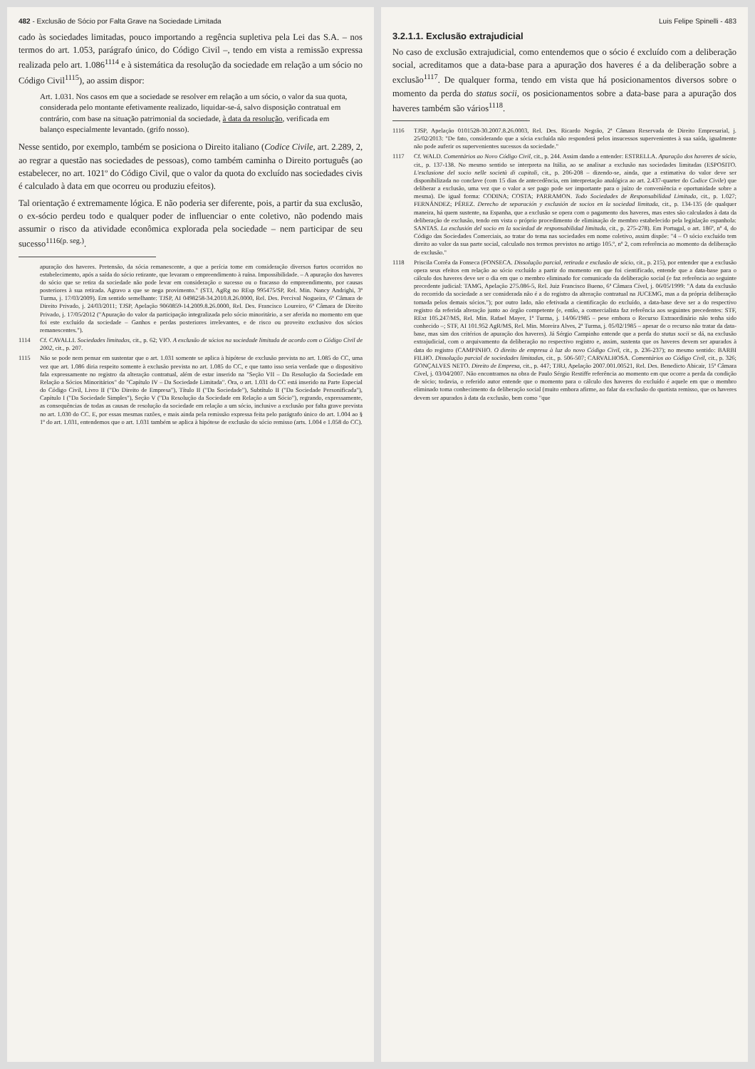482 - Exclusão de Sócio por Falta Grave na Sociedade Limitada
cado às sociedades limitadas, pouco importando a regência supletiva pela Lei das S.A. – nos termos do art. 1.053, parágrafo único, do Código Civil –, tendo em vista a remissão expressa realizada pelo art. 1.086<sup>1114</sup> e à sistemática da resolução da sociedade em relação a um sócio no Código Civil<sup>1115</sup>), ao assim dispor:
Art. 1.031. Nos casos em que a sociedade se resolver em relação a um sócio, o valor da sua quota, considerada pelo montante efetivamente realizado, liquidar-se-á, salvo disposição contratual em contrário, com base na situação patrimonial da sociedade, à data da resolução, verificada em balanço especialmente levantado. (grifo nosso).
Nesse sentido, por exemplo, também se posiciona o Direito italiano (Codice Civile, art. 2.289, 2, ao regrar a questão nas sociedades de pessoas), como também caminha o Direito português (ao estabelecer, no art. 1021º do Código Civil, que o valor da quota do excluído nas sociedades civis é calculado à data em que ocorreu ou produziu efeitos).
Tal orientação é extremamente lógica. E não poderia ser diferente, pois, a partir da sua exclusão, o ex-sócio perdeu todo e qualquer poder de influenciar o ente coletivo, não podendo mais assumir o risco da atividade econômica explorada pela sociedade – nem participar de seu sucesso<sup>1116(p. seg.)</sup>.
apuração dos haveres. Pretensão, da sócia remanescente, a que a perícia tome em consideração diversos furtos ocorridos no estabelecimento, após a saída do sócio retirante, que levaram o empreendimento à ruína. Impossibilidade. – A apuração dos haveres do sócio que se retira da sociedade não pode levar em consideração o sucesso ou o fracasso do empreendimento, por causas posteriores à sua retirada. Agravo a que se nega provimento." (STJ, AgRg no REsp 995475/SP, Rel. Min. Nancy Andrighi, 3ª Turma, j. 17/03/2009). Em sentido semelhante: TJSP, AI 0498258-34.2010.8.26.0000, Rel. Des. Percival Nogueira, 6ª Câmara de Direito Privado, j. 24/03/2011; TJSP, Apelação 9060859-14.2009.8.26.0000, Rel. Des. Francisco Loureiro, 6ª Câmara de Direito Privado, j. 17/05/2012 ("Apuração do valor da participação integralizada pelo sócio minoritário, a ser aferida no momento em que foi este excluído da sociedade – Ganhos e perdas posteriores irrelevantes, e de risco ou proveito exclusivo dos sócios remanescentes.").
1114 Cf. CAVALLI. Sociedades limitadas, cit., p. 62; VIO. A exclusão de sócios na sociedade limitada de acordo com o Código Civil de 2002, cit., p. 207.
1115 Não se pode nem pensar em sustentar que o art. 1.031 somente se aplica à hipótese de exclusão prevista no art. 1.085 do CC, uma vez que art. 1.086 diria respeito somente à exclusão prevista no art. 1.085 do CC, e que tanto isso seria verdade que o dispositivo fala expressamente no registro da alteração contratual, além de estar inserido na "Seção VII – Da Resolução da Sociedade em Relação a Sócios Minoritários" do "Capítulo IV – Da Sociedade Limitada". Ora, o art. 1.031 do CC está inserido na Parte Especial do Código Civil, Livro II ("Do Direito de Empresa"), Título II ("Da Sociedade"), Subtítulo II ("Da Sociedade Personificada"), Capítulo I ("Da Sociedade Simples"), Seção V ("Da Resolução da Sociedade em Relação a um Sócio"), regrando, expressamente, as consequências de todas as causas de resolução da sociedade em relação a um sócio, inclusive a exclusão por falta grave prevista no art. 1.030 do CC. E, por essas mesmas razões, e mais ainda pela remissão expressa feita pelo parágrafo único do art. 1.004 ao § 1º do art. 1.031, entendemos que o art. 1.031 também se aplica à hipótese de exclusão do sócio remisso (arts. 1.004 e 1.058 do CC).
Luis Felipe Spinelli - 483
3.2.1.1. Exclusão extrajudicial
No caso de exclusão extrajudicial, como entendemos que o sócio é excluído com a deliberação social, acreditamos que a data-base para a apuração dos haveres é a da deliberação sobre a exclusão<sup>1117</sup>. De qualquer forma, tendo em vista que há posicionamentos diversos sobre o momento da perda do status socii, os posicionamentos sobre a data-base para a apuração dos haveres também são vários<sup>1118</sup>.
1116 TJSP, Apelação 0101528-30.2007.8.26.0003, Rel. Des. Ricardo Negrão, 2ª Câmara Reservada de Direito Empresarial, j. 25/02/2013: "De fato, considerando que a sócia excluída não responderá pelos insucessos supervenientes à sua saída, igualmente não pode auferir os supervenientes sucessos da sociedade."
1117 Cf. WALD. Comentários ao Novo Código Civil, cit., p. 244. Assim dando a entender: ESTRELLA. Apuração dos haveres de sócio, cit., p. 137-138. No mesmo sentido se interpreta na Itália, ao se analisar a exclusão nas sociedades limitadas (ESPOSITO. L'esclusione del socio nelle società di capitali, cit., p. 206-208 – dizendo-se, ainda, que a estimativa do valor deve ser disponibilizada no conclave (com 15 dias de antecedência, em interpretação analógica ao art. 2.437-quarter do Codice Civile) que deliberar a exclusão, uma vez que o valor a ser pago pode ser importante para o juízo de conveniência e oportunidade sobre a mesma). De igual forma: CODINA; COSTA; PARRAMON. Todo Sociedades de Responsabilidad Limitada, cit., p. 1.027; FERNÁNDEZ; PÉREZ. Derecho de separación y exclusión de socios en la sociedad limitada, cit., p. 134-135 (de qualquer maneira, há quem sustente, na Espanha, que a exclusão se opera com o pagamento dos haveres, mas estes são calculados à data da deliberação de exclusão, tendo em vista o próprio procedimento de eliminação de membro estabelecido pela legislação espanhola: SANTAS. La exclusión del socio en la sociedad de responsabilidad limitada, cit., p. 275-278). Em Portugal, o art. 186º, nº 4, do Código das Sociedades Comerciais, ao tratar do tema nas sociedades em nome coletivo, assim dispõe: "4 – O sócio excluído tem direito ao valor da sua parte social, calculado nos termos previstos no artigo 105.º, nº 2, com referência ao momento da deliberação de exclusão."
1118 Priscila Corrêa da Fonseca (FONSECA. Dissolução parcial, retirada e exclusão de sócio, cit., p. 215), por entender que a exclusão opera seus efeitos em relação ao sócio excluído a partir do momento em que foi cientificado, entende que a data-base para o cálculo dos haveres deve ser o dia em que o membro eliminado for comunicado da deliberação social (e faz referência ao seguinte precedente judicial: TAMG, Apelação 275.086-5, Rel. Juiz Francisco Bueno, 6ª Câmara Cível, j. 06/05/1999: "A data da exclusão do recorrido da sociedade a ser considerada não é a do registro da alteração contratual na JUCEMG, mas a da própria deliberação tomada pelos demais sócios."); por outro lado, não efetivada a cientificação do excluído, a data-base deve ser a do respectivo registro da referida alteração junto ao órgão competente (e, então, a comercialista faz referência aos seguintes precedentes: STF, RExt 105.247/MS, Rel. Min. Rafael Mayer, 1ª Turma, j. 14/06/1985 – pese embora o Recurso Extraordinário não tenha sido conhecido –; STF, AI 101.952 AgR/MS, Rel. Min. Moreira Alves, 2ª Turma, j. 05/02/1985 – apesar de o recurso não tratar da data-base, mas sim dos critérios de apuração dos haveres). Já Sérgio Campinho entende que a perda do status socii se dá, na exclusão extrajudicial, com o arquivamento da deliberação no respectivo registro e, assim, sustenta que os haveres devem ser apurados à data do registro (CAMPINHO. O direito de empresa à luz do novo Código Civil, cit., p. 236-237); no mesmo sentido: BARBI FILHO. Dissolução parcial de sociedades limitadas, cit., p. 506-507; CARVALHOSA. Comentários ao Código Civil, cit., p. 326; GONÇALVES NETO. Direito de Empresa, cit., p. 447; TJRJ, Apelação 2007.001.00521, Rel. Des. Benedicto Abicair, 15ª Câmara Cível, j. 03/04/2007. Não encontramos na obra de Paulo Sérgio Restiffe referência ao momento em que ocorre a perda da condição de sócio; todavia, o referido autor entende que o momento para o cálculo dos haveres do excluído é aquele em que o membro eliminado toma conhecimento da deliberação social (muito embora afirme, ao falar da exclusão do quotista remisso, que os haveres devem ser apurados à data da exclusão, bem como "que